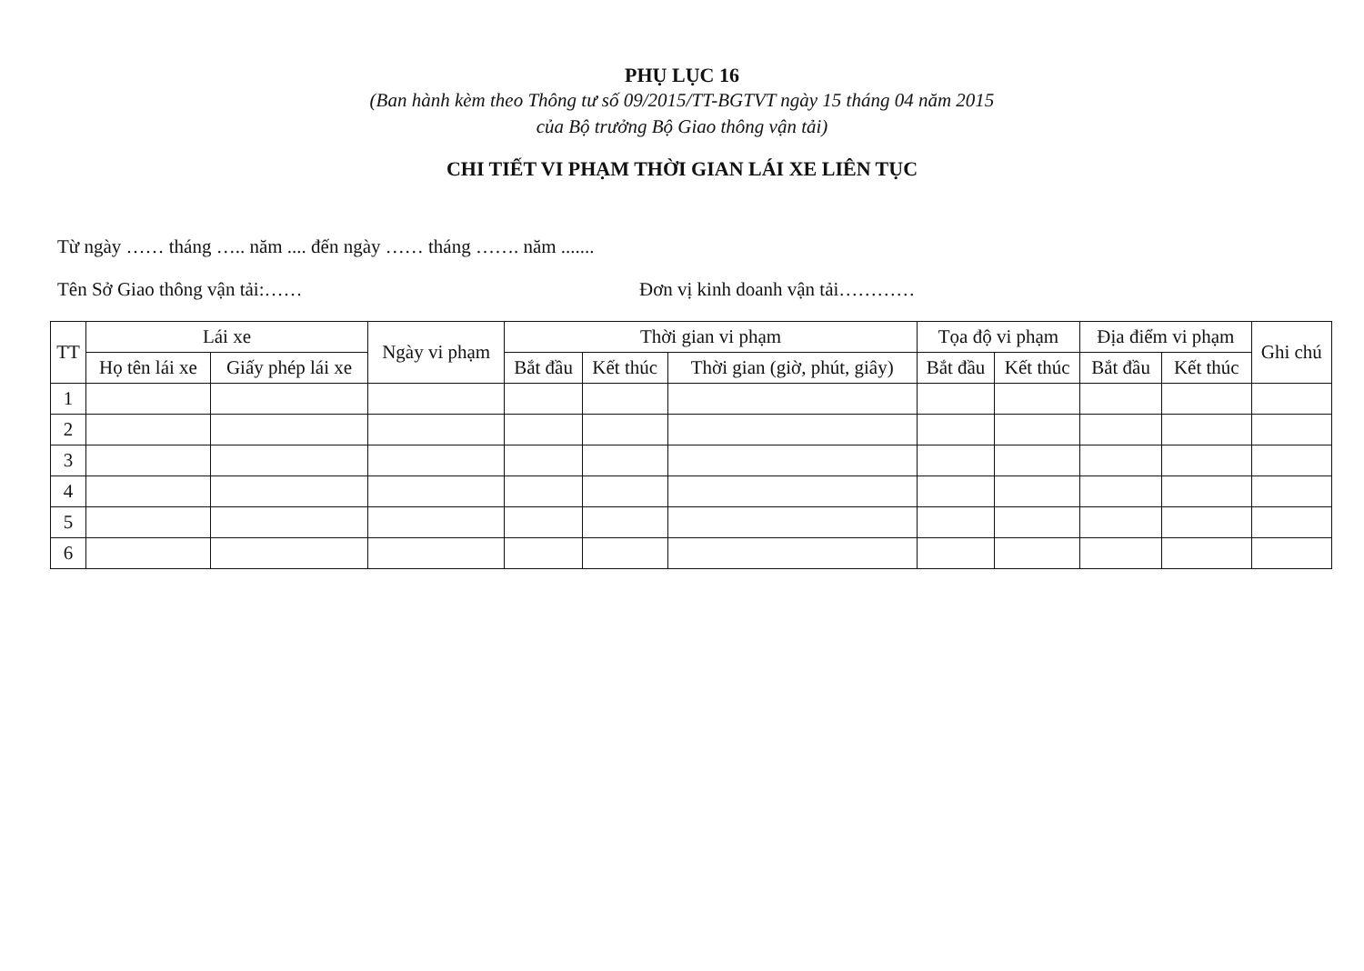PHỤ LỤC 16
(Ban hành kèm theo Thông tư số 09/2015/TT-BGTVT ngày 15 tháng 04 năm 2015
của Bộ trưởng Bộ Giao thông vận tải)
CHI TIẾT VI PHẠM THỜI GIAN LÁI XE LIÊN TỤC
Từ ngày …… tháng ….. năm .... đến ngày …… tháng ……. năm .......
Tên Sở Giao thông vận tải:…… Đơn vị kinh doanh vận tải…………
| TT | Lái xe | | Ngày vi phạm | Thời gian vi phạm | | | Tọa độ vi phạm | | Địa điểm vi phạm | | Ghi chú |
| --- | --- | --- | --- | --- | --- | --- | --- | --- | --- | --- | --- |
| | Họ tên lái xe | Giấy phép lái xe | | Bắt đầu | Kết thúc | Thời gian (giờ, phút, giây) | Bắt đầu | Kết thúc | Bắt đầu | Kết thúc | |
| 1 | | | | | | | | | | | |
| 2 | | | | | | | | | | | |
| 3 | | | | | | | | | | | |
| 4 | | | | | | | | | | | |
| 5 | | | | | | | | | | | |
| 6 | | | | | | | | | | | |